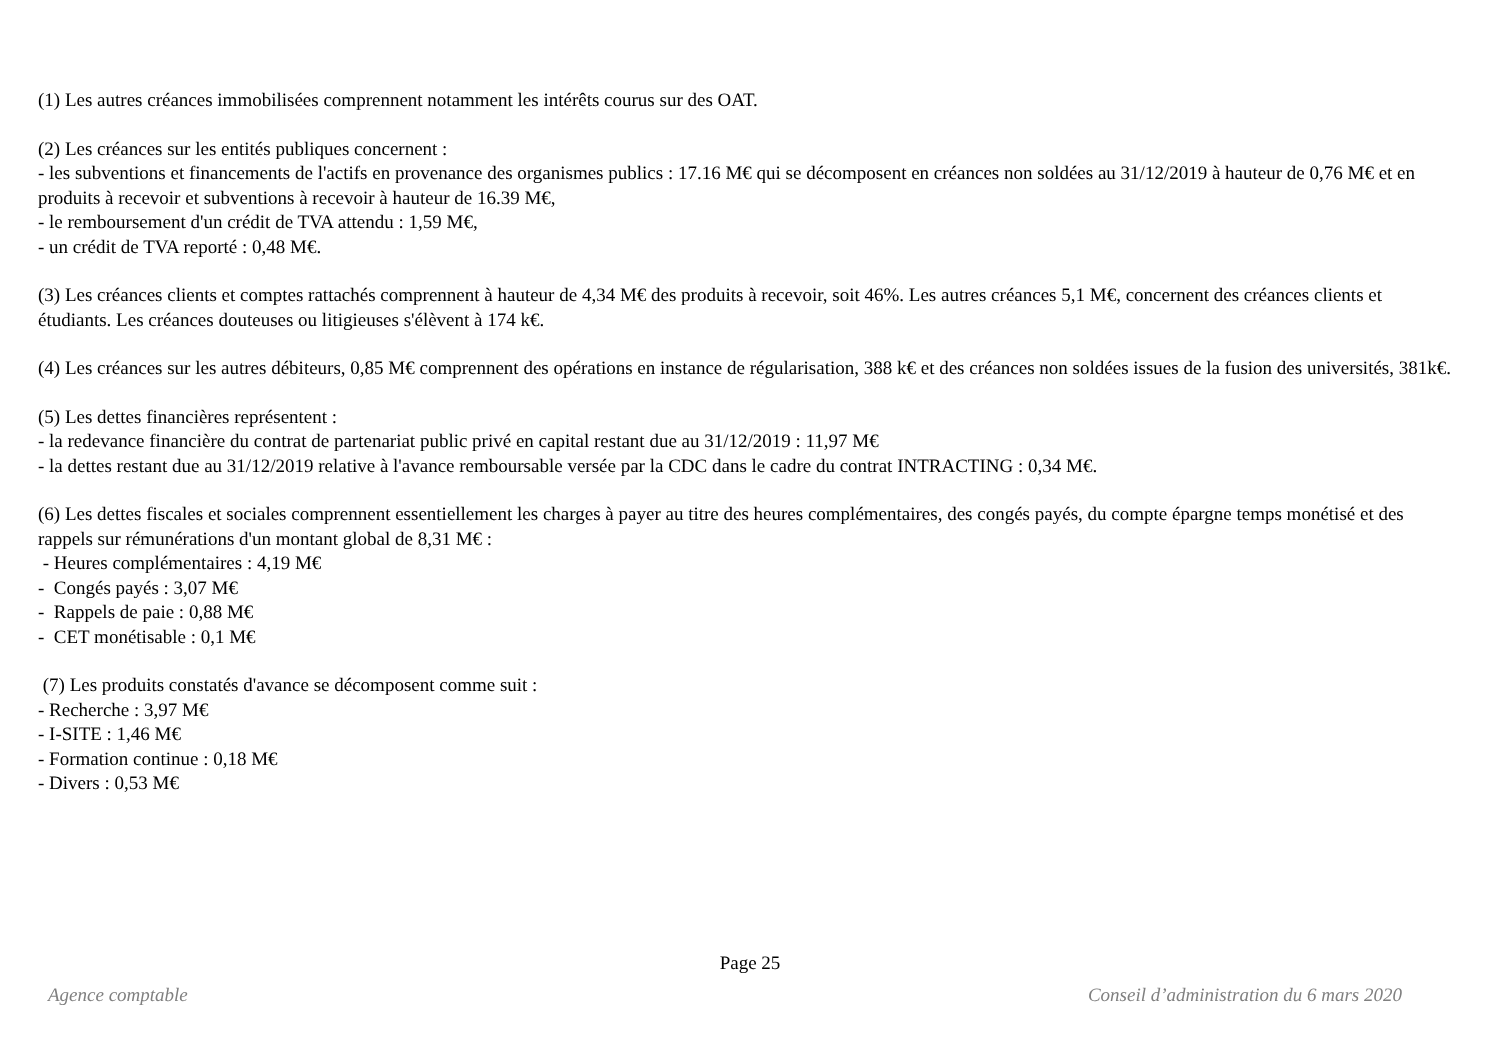(1) Les autres créances immobilisées comprennent notamment les intérêts courus sur des OAT.
(2) Les créances sur les entités publiques concernent :
- les subventions et financements de l'actifs en provenance des organismes publics : 17.16 M€ qui se décomposent en créances non soldées au 31/12/2019 à hauteur de 0,76 M€ et en produits à recevoir et subventions à recevoir à hauteur de 16.39 M€,
- le remboursement d'un crédit de TVA attendu : 1,59 M€,
- un crédit de TVA reporté : 0,48 M€.
(3) Les créances clients et comptes rattachés comprennent à hauteur de 4,34 M€ des produits à recevoir, soit 46%. Les autres créances 5,1 M€, concernent des créances clients et étudiants. Les créances douteuses ou litigieuses s'élèvent à 174 k€.
(4) Les créances sur les autres débiteurs, 0,85 M€ comprennent des opérations en instance de régularisation, 388 k€ et des créances non soldées issues de la fusion des universités, 381k€.
(5) Les dettes financières représentent :
- la redevance financière du contrat de partenariat public privé en capital restant due au 31/12/2019 : 11,97 M€
- la dettes restant due au 31/12/2019 relative à l'avance remboursable versée par la CDC dans le cadre du contrat INTRACTING : 0,34 M€.
(6) Les dettes fiscales et sociales comprennent essentiellement les charges à payer au titre des heures complémentaires, des congés payés, du compte épargne temps monétisé et des rappels sur rémunérations d'un montant global de 8,31 M€ :
- Heures complémentaires : 4,19 M€
- Congés payés : 3,07 M€
- Rappels de paie : 0,88 M€
- CET monétisable : 0,1 M€
(7) Les produits constatés d'avance se décomposent comme suit :
- Recherche : 3,97 M€
- I-SITE : 1,46 M€
- Formation continue : 0,18 M€
- Divers : 0,53 M€
Page 25
Agence comptable Conseil d’administration du 6 mars 2020